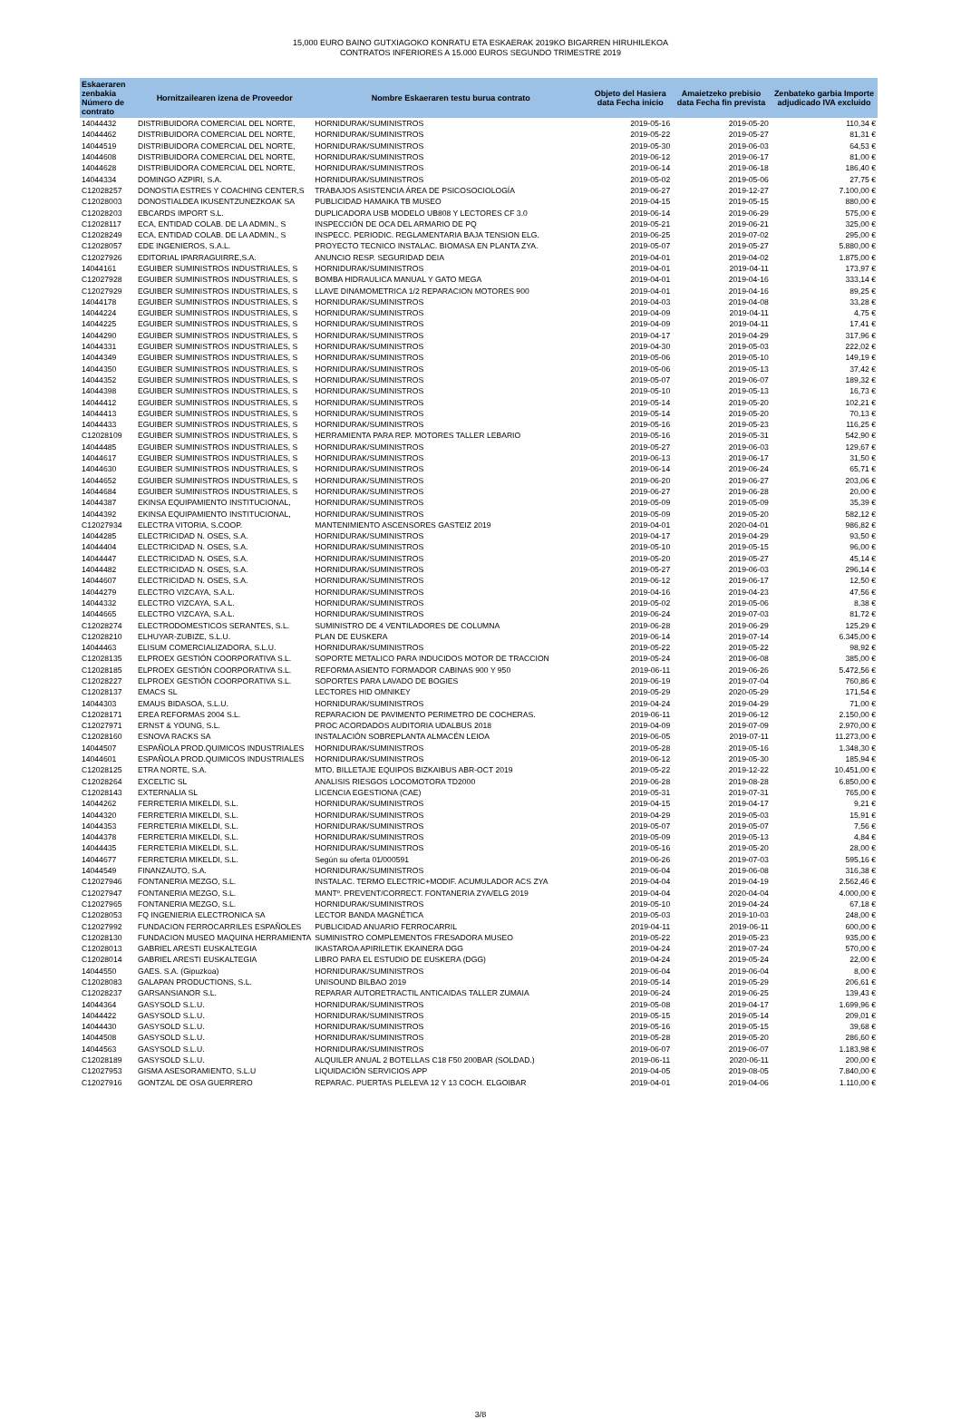15,000 EURO BAINO GUTXIAGOKO KONRATU ETA ESKAERAK 2019KO BIGARREN HIRUHILEKOA
CONTRATOS INFERIORES A 15.000 EUROS SEGUNDO TRIMESTRE 2019
| Eskaeraren zenbakia Número de contrato | Hornitzailearen izena de Proveedor | Nombre Eskaeraren testu burua contrato | Objeto del Hasiera data Fecha inicio | Amaietzeko prebisio data Fecha fin prevista | Zenbateko garbia Importe adjudicado IVA excluido |
| --- | --- | --- | --- | --- | --- |
| 14044432 | DISTRIBUIDORA COMERCIAL DEL NORTE, | HORNIDURAK/SUMINISTROS | 2019-05-16 | 2019-05-20 | 110,34 € |
| 14044462 | DISTRIBUIDORA COMERCIAL DEL NORTE, | HORNIDURAK/SUMINISTROS | 2019-05-22 | 2019-05-27 | 81,31 € |
| 14044519 | DISTRIBUIDORA COMERCIAL DEL NORTE, | HORNIDURAK/SUMINISTROS | 2019-05-30 | 2019-06-03 | 64,53 € |
| 14044608 | DISTRIBUIDORA COMERCIAL DEL NORTE, | HORNIDURAK/SUMINISTROS | 2019-06-12 | 2019-06-17 | 81,00 € |
| 14044628 | DISTRIBUIDORA COMERCIAL DEL NORTE, | HORNIDURAK/SUMINISTROS | 2019-06-14 | 2019-06-18 | 186,40 € |
| 14044334 | DOMINGO AZPIRI, S.A. | HORNIDURAK/SUMINISTROS | 2019-05-02 | 2019-05-06 | 27,75 € |
| C12028257 | DONOSTIA ESTRES Y COACHING CENTER,S | TRABAJOS ASISTENCIA ÁREA DE PSICOSOCIOLOGÍA | 2019-06-27 | 2019-12-27 | 7.100,00 € |
| C12028003 | DONOSTIALDEA IKUSENTZUNEZKOAK SA | PUBLICIDAD HAMAIKA TB MUSEO | 2019-04-15 | 2019-05-15 | 880,00 € |
| C12028203 | EBCARDS IMPORT S.L. | DUPLICADORA USB MODELO UB808 Y LECTORES CF 3.0 | 2019-06-14 | 2019-06-29 | 575,00 € |
| C12028117 | ECA, ENTIDAD COLAB. DE LA ADMIN., S | INSPECCIÓN DE OCA DEL ARMARIO DE PQ | 2019-05-21 | 2019-06-21 | 325,00 € |
| C12028249 | ECA, ENTIDAD COLAB. DE LA ADMIN., S | INSPECC. PERIODIC. REGLAMENTARIA BAJA TENSION ELG. | 2019-06-25 | 2019-07-02 | 295,00 € |
| C12028057 | EDE INGENIEROS, S.A.L. | PROYECTO TECNICO INSTALAC. BIOMASA EN PLANTA ZYA. | 2019-05-07 | 2019-05-27 | 5.880,00 € |
| C12027926 | EDITORIAL IPARRAGUIRRE,S.A. | ANUNCIO RESP. SEGURIDAD DEIA | 2019-04-01 | 2019-04-02 | 1.875,00 € |
| 14044161 | EGUIBER SUMINISTROS INDUSTRIALES, S | HORNIDURAK/SUMINISTROS | 2019-04-01 | 2019-04-11 | 173,97 € |
| C12027928 | EGUIBER SUMINISTROS INDUSTRIALES, S | BOMBA HIDRAULICA MANUAL Y GATO MEGA | 2019-04-01 | 2019-04-16 | 333,14 € |
| C12027929 | EGUIBER SUMINISTROS INDUSTRIALES, S | LLAVE DINAMOMETRICA 1/2 REPARACION MOTORES 900 | 2019-04-01 | 2019-04-16 | 89,25 € |
| 14044178 | EGUIBER SUMINISTROS INDUSTRIALES, S | HORNIDURAK/SUMINISTROS | 2019-04-03 | 2019-04-08 | 33,28 € |
| 14044224 | EGUIBER SUMINISTROS INDUSTRIALES, S | HORNIDURAK/SUMINISTROS | 2019-04-09 | 2019-04-11 | 4,75 € |
| 14044225 | EGUIBER SUMINISTROS INDUSTRIALES, S | HORNIDURAK/SUMINISTROS | 2019-04-09 | 2019-04-11 | 17,41 € |
| 14044290 | EGUIBER SUMINISTROS INDUSTRIALES, S | HORNIDURAK/SUMINISTROS | 2019-04-17 | 2019-04-29 | 317,96 € |
| 14044331 | EGUIBER SUMINISTROS INDUSTRIALES, S | HORNIDURAK/SUMINISTROS | 2019-04-30 | 2019-05-03 | 222,02 € |
| 14044349 | EGUIBER SUMINISTROS INDUSTRIALES, S | HORNIDURAK/SUMINISTROS | 2019-05-06 | 2019-05-10 | 149,19 € |
| 14044350 | EGUIBER SUMINISTROS INDUSTRIALES, S | HORNIDURAK/SUMINISTROS | 2019-05-06 | 2019-05-13 | 37,42 € |
| 14044352 | EGUIBER SUMINISTROS INDUSTRIALES, S | HORNIDURAK/SUMINISTROS | 2019-05-07 | 2019-06-07 | 189,32 € |
| 14044398 | EGUIBER SUMINISTROS INDUSTRIALES, S | HORNIDURAK/SUMINISTROS | 2019-05-10 | 2019-05-13 | 16,73 € |
| 14044412 | EGUIBER SUMINISTROS INDUSTRIALES, S | HORNIDURAK/SUMINISTROS | 2019-05-14 | 2019-05-20 | 102,21 € |
| 14044413 | EGUIBER SUMINISTROS INDUSTRIALES, S | HORNIDURAK/SUMINISTROS | 2019-05-14 | 2019-05-20 | 70,13 € |
| 14044433 | EGUIBER SUMINISTROS INDUSTRIALES, S | HORNIDURAK/SUMINISTROS | 2019-05-16 | 2019-05-23 | 116,25 € |
| C12028109 | EGUIBER SUMINISTROS INDUSTRIALES, S | HERRAMIENTA PARA REP. MOTORES TALLER LEBARIO | 2019-05-16 | 2019-05-31 | 542,90 € |
| 14044485 | EGUIBER SUMINISTROS INDUSTRIALES, S | HORNIDURAK/SUMINISTROS | 2019-05-27 | 2019-06-03 | 129,67 € |
| 14044617 | EGUIBER SUMINISTROS INDUSTRIALES, S | HORNIDURAK/SUMINISTROS | 2019-06-13 | 2019-06-17 | 31,50 € |
| 14044630 | EGUIBER SUMINISTROS INDUSTRIALES, S | HORNIDURAK/SUMINISTROS | 2019-06-14 | 2019-06-24 | 65,71 € |
| 14044652 | EGUIBER SUMINISTROS INDUSTRIALES, S | HORNIDURAK/SUMINISTROS | 2019-06-20 | 2019-06-27 | 203,06 € |
| 14044684 | EGUIBER SUMINISTROS INDUSTRIALES, S | HORNIDURAK/SUMINISTROS | 2019-06-27 | 2019-06-28 | 20,00 € |
| 14044387 | EKINSA EQUIPAMIENTO INSTITUCIONAL, | HORNIDURAK/SUMINISTROS | 2019-05-09 | 2019-05-09 | 35,39 € |
| 14044392 | EKINSA EQUIPAMIENTO INSTITUCIONAL, | HORNIDURAK/SUMINISTROS | 2019-05-09 | 2019-05-20 | 582,12 € |
| C12027934 | ELECTRA VITORIA, S.COOP. | MANTENIMIENTO ASCENSORES GASTEIZ 2019 | 2019-04-01 | 2020-04-01 | 986,82 € |
| 14044285 | ELECTRICIDAD N. OSES, S.A. | HORNIDURAK/SUMINISTROS | 2019-04-17 | 2019-04-29 | 93,50 € |
| 14044404 | ELECTRICIDAD N. OSES, S.A. | HORNIDURAK/SUMINISTROS | 2019-05-10 | 2019-05-15 | 96,00 € |
| 14044447 | ELECTRICIDAD N. OSES, S.A. | HORNIDURAK/SUMINISTROS | 2019-05-20 | 2019-05-27 | 45,14 € |
| 14044482 | ELECTRICIDAD N. OSES, S.A. | HORNIDURAK/SUMINISTROS | 2019-05-27 | 2019-06-03 | 296,14 € |
| 14044607 | ELECTRICIDAD N. OSES, S.A. | HORNIDURAK/SUMINISTROS | 2019-06-12 | 2019-06-17 | 12,50 € |
| 14044279 | ELECTRO VIZCAYA, S.A.L. | HORNIDURAK/SUMINISTROS | 2019-04-16 | 2019-04-23 | 47,56 € |
| 14044332 | ELECTRO VIZCAYA, S.A.L. | HORNIDURAK/SUMINISTROS | 2019-05-02 | 2019-05-06 | 8,38 € |
| 14044665 | ELECTRO VIZCAYA, S.A.L. | HORNIDURAK/SUMINISTROS | 2019-06-24 | 2019-07-03 | 81,72 € |
| C12028274 | ELECTRODOMESTICOS SERANTES, S.L. | SUMINISTRO DE 4 VENTILADORES DE COLUMNA | 2019-06-28 | 2019-06-29 | 125,29 € |
| C12028210 | ELHUYAR-ZUBIZE, S.L.U. | PLAN DE EUSKERA | 2019-06-14 | 2019-07-14 | 6.345,00 € |
| 14044463 | ELISUM COMERCIALIZADORA, S.L.U. | HORNIDURAK/SUMINISTROS | 2019-05-22 | 2019-05-22 | 98,92 € |
| C12028135 | ELPROEX GESTIÓN COORPORATIVA S.L. | SOPORTE METALICO PARA INDUCIDOS MOTOR DE TRACCION | 2019-05-24 | 2019-06-08 | 385,00 € |
| C12028185 | ELPROEX GESTIÓN COORPORATIVA S.L. | REFORMA ASIENTO FORMADOR CABINAS 900 Y 950 | 2019-06-11 | 2019-06-26 | 5.472,56 € |
| C12028227 | ELPROEX GESTIÓN COORPORATIVA S.L. | SOPORTES PARA LAVADO DE BOGIES | 2019-06-19 | 2019-07-04 | 760,86 € |
| C12028137 | EMACS SL | LECTORES HID OMNIKEY | 2019-05-29 | 2020-05-29 | 171,54 € |
| 14044303 | EMAUS BIDASOA, S.L.U. | HORNIDURAK/SUMINISTROS | 2019-04-24 | 2019-04-29 | 71,00 € |
| C12028171 | EREA REFORMAS 2004 S.L. | REPARACION DE PAVIMENTO PERIMETRO DE COCHERAS. | 2019-06-11 | 2019-06-12 | 2.150,00 € |
| C12027971 | ERNST & YOUNG, S.L. | PROC ACORDADOS AUDITORIA UDALBUS 2018 | 2019-04-09 | 2019-07-09 | 2.970,00 € |
| C12028160 | ESNOVA RACKS SA | INSTALACIÓN SOBREPLANTA ALMACÉN LEIOA | 2019-06-05 | 2019-07-11 | 11.273,00 € |
| 14044507 | ESPAÑOLA PROD.QUIMICOS INDUSTRIALES | HORNIDURAK/SUMINISTROS | 2019-05-28 | 2019-05-16 | 1.348,30 € |
| 14044601 | ESPAÑOLA PROD.QUIMICOS INDUSTRIALES | HORNIDURAK/SUMINISTROS | 2019-06-12 | 2019-05-30 | 185,94 € |
| C12028125 | ETRA NORTE, S.A. | MTO. BILLETAJE EQUIPOS BIZKAIBUS ABR-OCT 2019 | 2019-05-22 | 2019-12-22 | 10.451,00 € |
| C12028264 | EXCELTIC SL | ANALISIS RIESGOS LOCOMOTORA TD2000 | 2019-06-28 | 2019-08-28 | 6.850,00 € |
| C12028143 | EXTERNALIA SL | LICENCIA EGESTIONA (CAE) | 2019-05-31 | 2019-07-31 | 765,00 € |
| 14044262 | FERRETERIA MIKELDI, S.L. | HORNIDURAK/SUMINISTROS | 2019-04-15 | 2019-04-17 | 9,21 € |
| 14044320 | FERRETERIA MIKELDI, S.L. | HORNIDURAK/SUMINISTROS | 2019-04-29 | 2019-05-03 | 15,91 € |
| 14044353 | FERRETERIA MIKELDI, S.L. | HORNIDURAK/SUMINISTROS | 2019-05-07 | 2019-05-07 | 7,56 € |
| 14044378 | FERRETERIA MIKELDI, S.L. | HORNIDURAK/SUMINISTROS | 2019-05-09 | 2019-05-13 | 4,84 € |
| 14044435 | FERRETERIA MIKELDI, S.L. | HORNIDURAK/SUMINISTROS | 2019-05-16 | 2019-05-20 | 28,00 € |
| 14044677 | FERRETERIA MIKELDI, S.L. | Según su oferta 01/000591 | 2019-06-26 | 2019-07-03 | 595,16 € |
| 14044549 | FINANZAUTO, S.A. | HORNIDURAK/SUMINISTROS | 2019-06-04 | 2019-06-08 | 316,38 € |
| C12027946 | FONTANERIA MEZGO, S.L. | INSTALAC. TERMO ELECTRIC+MODIF. ACUMULADOR ACS ZYA | 2019-04-04 | 2019-04-19 | 2.562,46 € |
| C12027947 | FONTANERIA MEZGO, S.L. | MANTº. PREVENT/CORRECT. FONTANERIA ZYA/ELG 2019 | 2019-04-04 | 2020-04-04 | 4.000,00 € |
| C12027965 | FONTANERIA MEZGO, S.L. | HORNIDURAK/SUMINISTROS | 2019-05-10 | 2019-04-24 | 67,18 € |
| C12028053 | FQ INGENIERIA ELECTRONICA SA | LECTOR BANDA MAGNÉTICA | 2019-05-03 | 2019-10-03 | 248,00 € |
| C12027992 | FUNDACION FERROCARRILES ESPAÑOLES | PUBLICIDAD ANUARIO FERROCARRIL | 2019-04-11 | 2019-06-11 | 600,00 € |
| C12028130 | FUNDACION MUSEO MAQUINA HERRAMIENTA | SUMINISTRO COMPLEMENTOS FRESADORA MUSEO | 2019-05-22 | 2019-05-23 | 935,00 € |
| C12028013 | GABRIEL ARESTI EUSKALTEGIA | IKASTAROA APIRILETIK EKAINERA DGG | 2019-04-24 | 2019-07-24 | 570,00 € |
| C12028014 | GABRIEL ARESTI EUSKALTEGIA | LIBRO PARA EL ESTUDIO DE EUSKERA (DGG) | 2019-04-24 | 2019-05-24 | 22,00 € |
| 14044550 | GAES. S.A. (Gipuzkoa) | HORNIDURAK/SUMINISTROS | 2019-06-04 | 2019-06-04 | 8,00 € |
| C12028083 | GALAPAN PRODUCTIONS, S.L. | UNISOUND BILBAO 2019 | 2019-05-14 | 2019-05-29 | 206,61 € |
| C12028237 | GARSANSIANOR S.L. | REPARAR AUTORETRACTIL ANTICAIDAS TALLER ZUMAIA | 2019-06-24 | 2019-06-25 | 139,43 € |
| 14044364 | GASYSOLD S.L.U. | HORNIDURAK/SUMINISTROS | 2019-05-08 | 2019-04-17 | 1.699,96 € |
| 14044422 | GASYSOLD S.L.U. | HORNIDURAK/SUMINISTROS | 2019-05-15 | 2019-05-14 | 209,01 € |
| 14044430 | GASYSOLD S.L.U. | HORNIDURAK/SUMINISTROS | 2019-05-16 | 2019-05-15 | 39,68 € |
| 14044508 | GASYSOLD S.L.U. | HORNIDURAK/SUMINISTROS | 2019-05-28 | 2019-05-20 | 286,60 € |
| 14044563 | GASYSOLD S.L.U. | HORNIDURAK/SUMINISTROS | 2019-06-07 | 2019-06-07 | 1.183,98 € |
| C12028189 | GASYSOLD S.L.U. | ALQUILER ANUAL 2 BOTELLAS C18 F50 200BAR (SOLDAD.) | 2019-06-11 | 2020-06-11 | 200,00 € |
| C12027953 | GISMA ASESORAMIENTO, S.L.U | LIQUIDACIÓN SERVICIOS APP | 2019-04-05 | 2019-08-05 | 7.840,00 € |
| C12027916 | GONTZAL DE OSA GUERRERO | REPARAC. PUERTAS PLELEVA 12 Y 13 COCH. ELGOIBAR | 2019-04-01 | 2019-04-06 | 1.110,00 € |
3/8